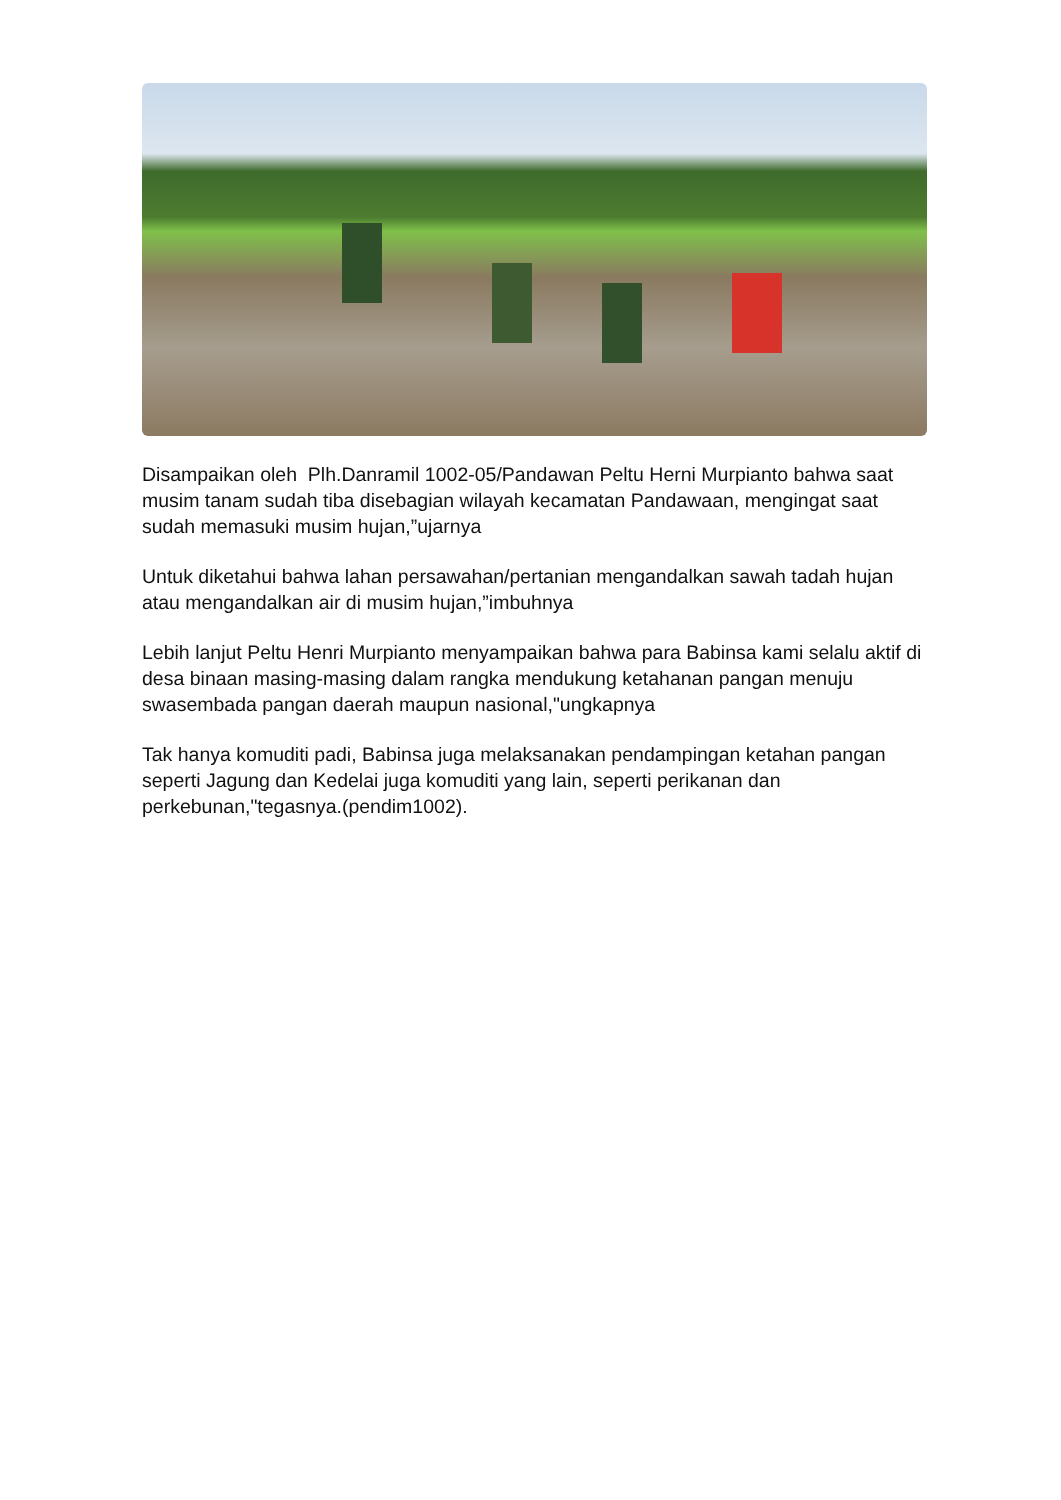Disampaikan oleh Plh.Danramil 1002-05/Pandawan Peltu Herni Murpianto bahwa saat musim tanam sudah tiba disebagian wilayah kecamatan Pandawaan, mengingat saat sudah memasuki musim hujan,”ujarnya
Untuk diketahui bahwa lahan persawahan/pertanian mengandalkan sawah tadah hujan atau mengandalkan air di musim hujan,”imbuhnya
Lebih lanjut Peltu Henri Murpianto menyampaikan bahwa para Babinsa kami selalu aktif di desa binaan masing-masing dalam rangka mendukung ketahanan pangan menuju swasembada pangan daerah maupun nasional,"ungkapnya
Tak hanya komuditi padi, Babinsa juga melaksanakan pendampingan ketahan pangan seperti Jagung dan Kedelai juga komuditi yang lain, seperti perikanan dan perkebunan,"tegasnya.(pendim1002).